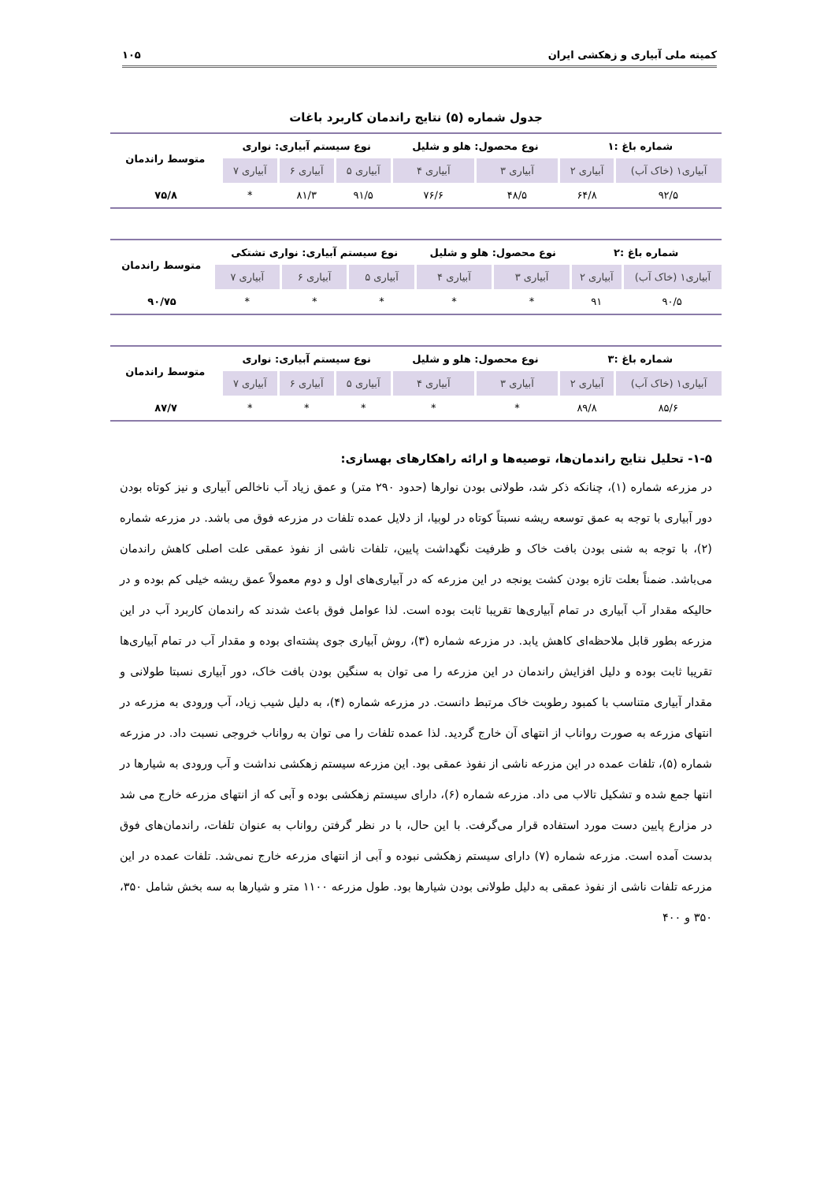کمیته ملی آبیاری و زهکشی ایران ۱۰۵
جدول شماره (۵) نتایج راندمان کاربرد باغات
| شماره باغ :۱ | | نوع محصول: هلو و شلیل | | نوع سیستم آبیاری: نواری | | | متوسط راندمان |
| --- | --- | --- | --- | --- | --- | --- | --- |
| آبیاری۱ (خاک آب) | آبیاری ۲ | آبیاری ۳ | آبیاری ۴ | آبیاری ۵ | آبیاری ۶ | آبیاری ۷ | |
| ۹۲/۵ | ۶۴/۸ | ۴۸/۵ | ۷۶/۶ | ۹۱/۵ | ۸۱/۳ | * | ۷۵/۸ |
| شماره باغ :۲ | | نوع محصول: هلو و شلیل | | نوع سیستم آبیاری: نواری تشتکی | | | متوسط راندمان |
| --- | --- | --- | --- | --- | --- | --- | --- |
| آبیاری۱ (خاک آب) | آبیاری ۲ | آبیاری ۳ | آبیاری ۴ | آبیاری ۵ | آبیاری ۶ | آبیاری ۷ | |
| ۹۰/۵ | ۹۱ | * | * | * | * | * | ۹۰/۷۵ |
| شماره باغ :۳ | | نوع محصول: هلو و شلیل | | نوع سیستم آبیاری: نواری | | | متوسط راندمان |
| --- | --- | --- | --- | --- | --- | --- | --- |
| آبیاری۱ (خاک آب) | آبیاری ۲ | آبیاری ۳ | آبیاری ۴ | آبیاری ۵ | آبیاری ۶ | آبیاری ۷ | |
| ۸۵/۶ | ۸۹/۸ | * | * | * | * | * | ۸۷/۷ |
۱-۵- تحلیل نتایج راندمان‌ها، توصیه‌ها و ارائه راهکارهای بهسازی:
در مزرعه شماره (۱)، چنانکه ذکر شد، طولانی بودن نوارها (حدود ۲۹۰ متر) و عمق زیاد آب ناخالص آبیاری و نیز کوتاه بودن دور آبیاری با توجه به عمق توسعه ریشه نسبتاً کوتاه در لوبیا، از دلایل عمده تلفات در مزرعه فوق می باشد. در مزرعه شماره (۲)، با توجه به شنی بودن بافت خاک و ظرفیت نگهداشت پایین، تلفات ناشی از نفوذ عمقی علت اصلی کاهش راندمان می‌باشد. ضمناً بعلت تازه بودن کشت یونجه در این مزرعه که در آبیاری‌های اول و دوم معمولاً عمق ریشه خیلی کم بوده و در حالیکه مقدار آب آبیاری در تمام آبیاری‌ها تقریبا ثابت بوده است. لذا عوامل فوق باعث شدند که راندمان کاربرد آب در این مزرعه بطور قابل ملاحظه‌ای کاهش یابد. در مزرعه شماره (۳)، روش آبیاری جوی پشته‌ای بوده و مقدار آب در تمام آبیاری‌ها تقریبا ثابت بوده و دلیل افزایش راندمان در این مزرعه را می توان به سنگین بودن بافت خاک، دور آبیاری نسبتا طولانی و مقدار آبیاری متناسب با کمبود رطوبت خاک مرتبط دانست. در مزرعه شماره (۴)، به دلیل شیب زیاد، آب ورودی به مزرعه در انتهای مزرعه به صورت رواناب از انتهای آن خارج گردید. لذا عمده تلفات را می توان به رواناب خروجی نسبت داد. در مزرعه شماره (۵)، تلفات عمده در این مزرعه ناشی از نفوذ عمقی بود. این مزرعه سیستم زهکشی نداشت و آب ورودی به شیارها در انتها جمع شده و تشکیل تالاب می داد. مزرعه شماره (۶)، دارای سیستم زهکشی بوده و آبی که از انتهای مزرعه خارج می شد در مزارع پایین دست مورد استفاده قرار می‌گرفت. با این حال، با در نظر گرفتن رواناب به عنوان تلفات، راندمان‌های فوق بدست آمده است. مزرعه شماره (۷) دارای سیستم زهکشی نبوده و آبی از انتهای مزرعه خارج نمی‌شد. تلفات عمده در این مزرعه تلفات ناشی از نفوذ عمقی به دلیل طولانی بودن شیارها بود. طول مزرعه ۱۱۰۰ متر و شیارها به سه بخش شامل ۳۵۰، ۳۵۰ و ۴۰۰